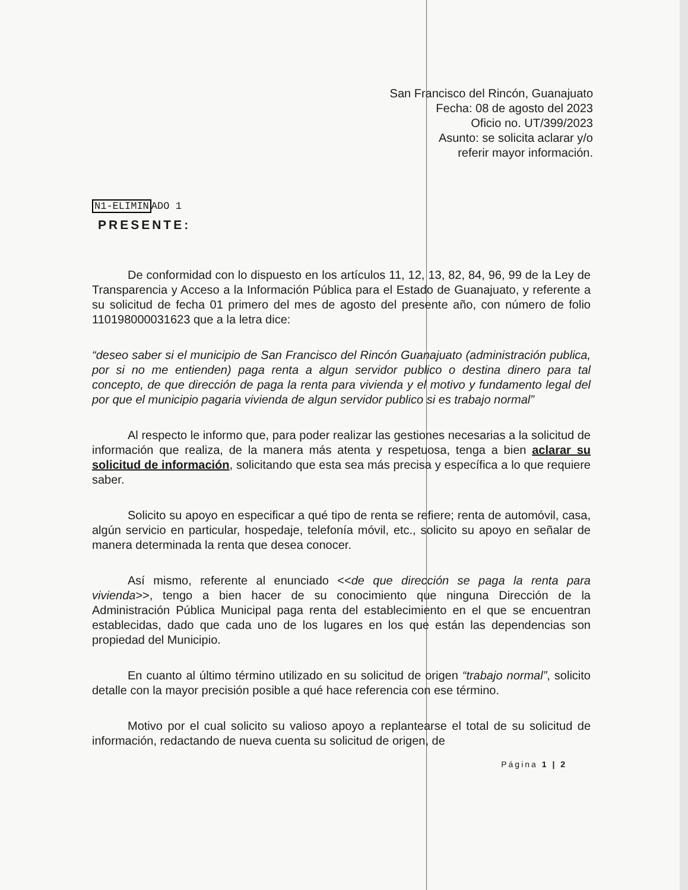San Francisco del Rincón, Guanajuato
Fecha: 08 de agosto del 2023
Oficio no. UT/399/2023
Asunto: se solicita aclarar y/o
referir mayor información.
N1-ELIMINADO 1
PRESENTE:
De conformidad con lo dispuesto en los artículos 11, 12, 13, 82, 84, 96, 99 de la Ley de Transparencia y Acceso a la Información Pública para el Estado de Guanajuato, y referente a su solicitud de fecha 01 primero del mes de agosto del presente año, con número de folio 110198000031623 que a la letra dice:
“deseo saber si el municipio de San Francisco del Rincón Guanajuato (administración publica, por si no me entienden) paga renta a algun servidor publico o destina dinero para tal concepto, de que dirección de paga la renta para vivienda y el motivo y fundamento legal del por que el municipio pagaria vivienda de algun servidor publico si es trabajo normal”
Al respecto le informo que, para poder realizar las gestiones necesarias a la solicitud de información que realiza, de la manera más atenta y respetuosa, tenga a bien aclarar su solicitud de información, solicitando que esta sea más precisa y específica a lo que requiere saber.
Solicito su apoyo en especificar a qué tipo de renta se refiere; renta de automóvil, casa, algún servicio en particular, hospedaje, telefonía móvil, etc., solicito su apoyo en señalar de manera determinada la renta que desea conocer.
Así mismo, referente al enunciado <<de que dirección se paga la renta para vivienda>>, tengo a bien hacer de su conocimiento que ninguna Dirección de la Administración Pública Municipal paga renta del establecimiento en el que se encuentran establecidas, dado que cada uno de los lugares en los que están las dependencias son propiedad del Municipio.
En cuanto al último término utilizado en su solicitud de origen “trabajo normal”, solicito detalle con la mayor precisión posible a qué hace referencia con ese término.
Motivo por el cual solicito su valioso apoyo a replantearse el total de su solicitud de información, redactando de nueva cuenta su solicitud de origen, de
Página 1 | 2